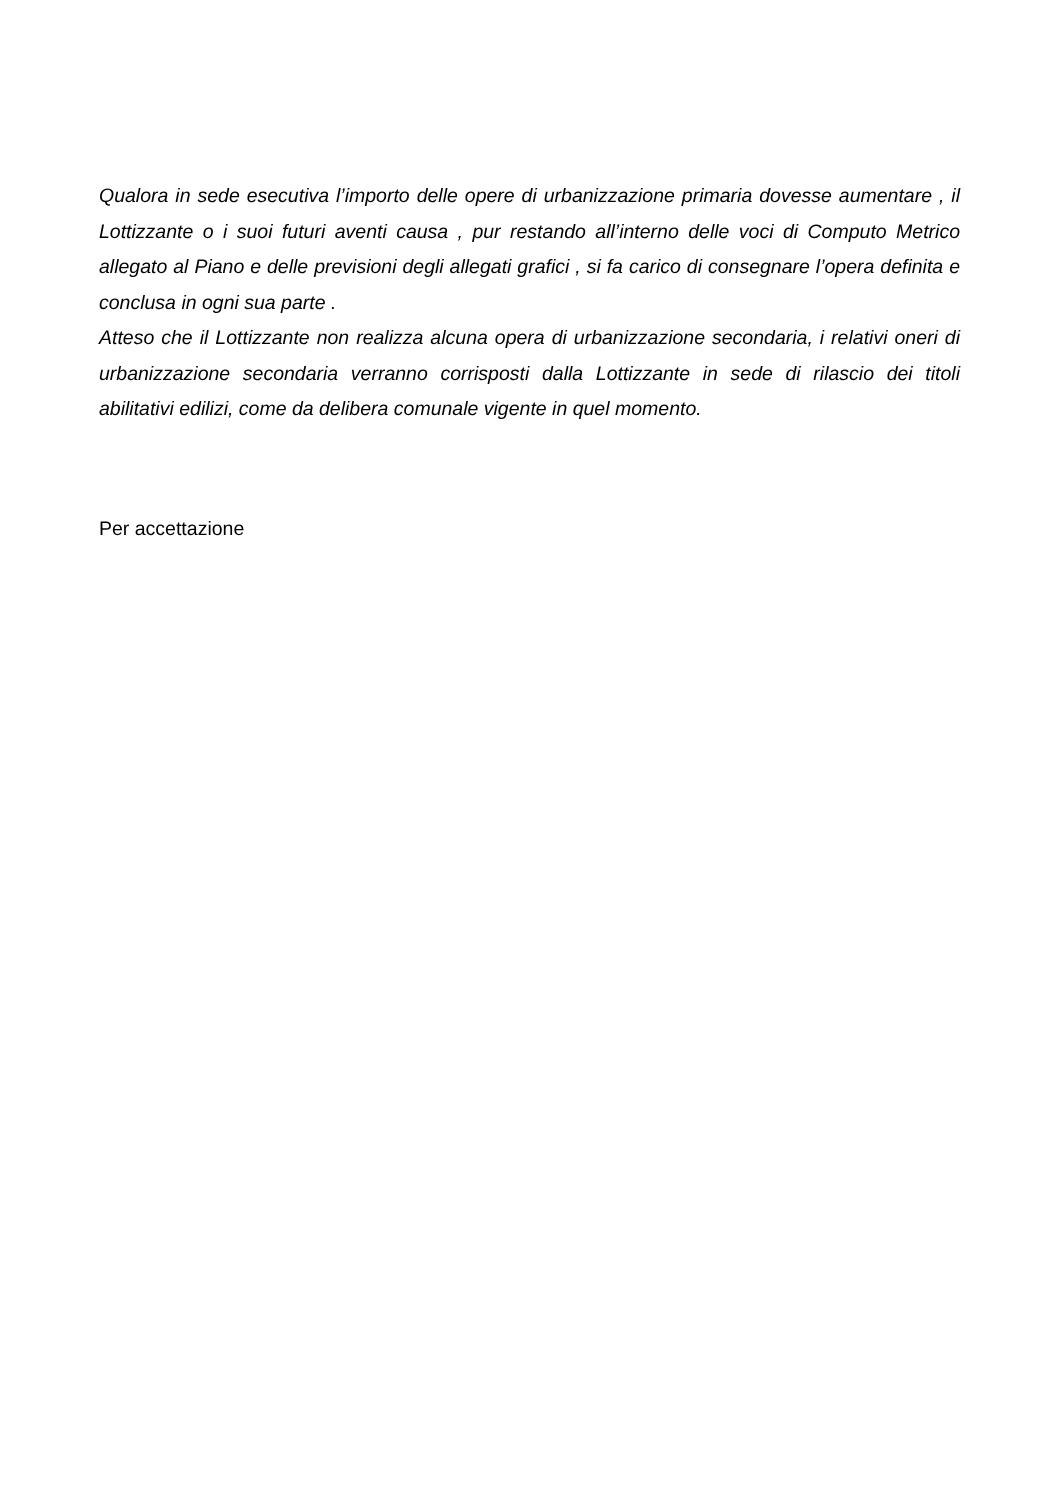Qualora in sede esecutiva l’importo delle opere di urbanizzazione primaria dovesse aumentare , il Lottizzante o i suoi futuri aventi causa , pur restando all’interno delle voci di Computo Metrico allegato al Piano e delle previsioni degli allegati grafici , si fa carico di consegnare l’opera definita e conclusa in ogni sua parte .
Atteso che il Lottizzante non realizza alcuna opera di urbanizzazione secondaria, i relativi oneri di urbanizzazione secondaria verranno corrisposti dalla Lottizzante in sede di rilascio dei titoli abilitativi edilizi, come da delibera comunale vigente in quel momento.
Per accettazione